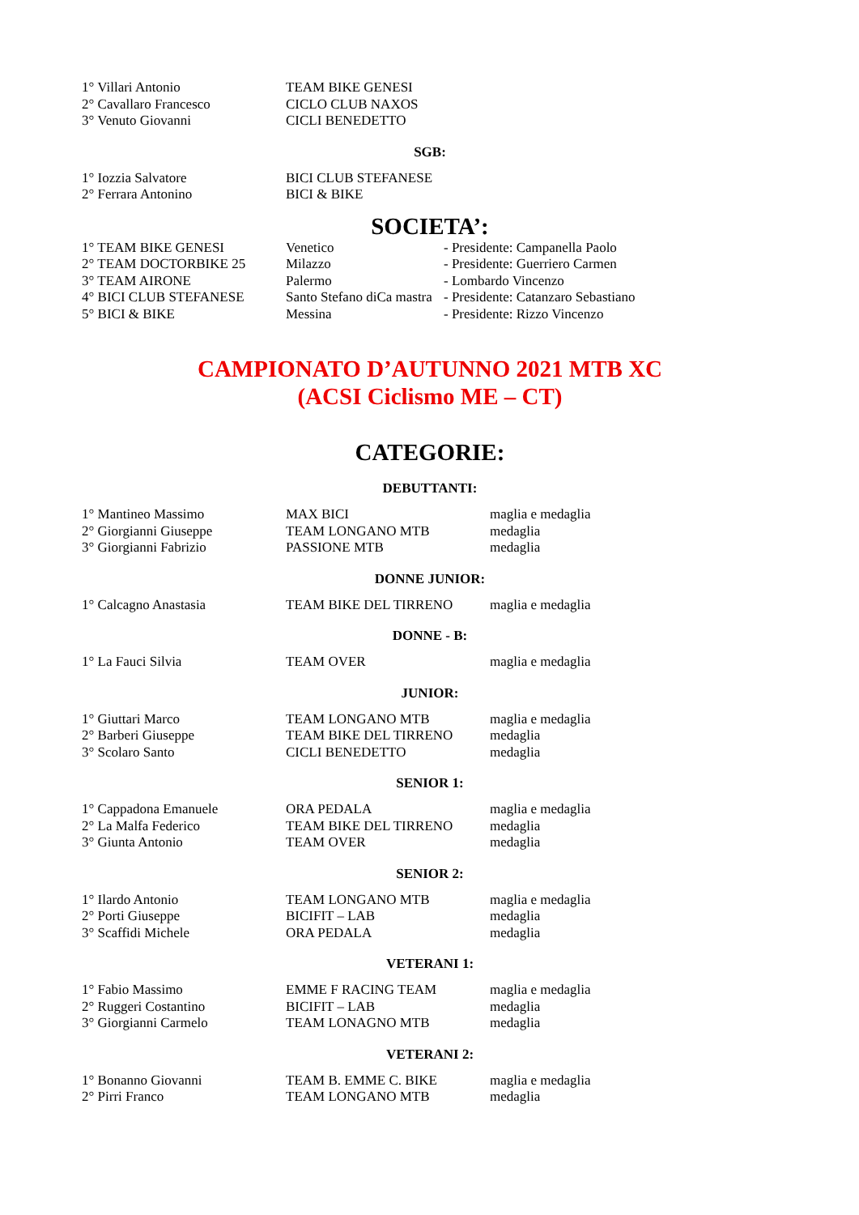| 1° Villari Antonio | TEAM BIKE GENESI |
| 2° Cavallaro Francesco | CICLO CLUB NAXOS |
| 3° Venuto Giovanni | CICLI BENEDETTO |
SGB:
| 1° Iozzia Salvatore | BICI CLUB STEFANESE |
| 2° Ferrara Antonino | BICI & BIKE |
SOCIETA’:
| 1° TEAM BIKE GENESI | Venetico | - Presidente: Campanella Paolo |
| 2° TEAM DOCTORBIKE 25 | Milazzo | - Presidente: Guerriero Carmen |
| 3° TEAM AIRONE | Palermo | - Lombardo Vincenzo |
| 4° BICI CLUB STEFANESE | Santo Stefano diCa mastra | - Presidente: Catanzaro Sebastiano |
| 5° BICI & BIKE | Messina | - Presidente: Rizzo Vincenzo |
CAMPIONATO D’AUTUNNO 2021 MTB XC
(ACSI Ciclismo ME – CT)
CATEGORIE:
DEBUTTANTI:
| 1° Mantineo Massimo | MAX BICI | maglia e medaglia |
| 2° Giorgianni Giuseppe | TEAM LONGANO MTB | medaglia |
| 3° Giorgianni Fabrizio | PASSIONE MTB | medaglia |
DONNE JUNIOR:
| 1° Calcagno Anastasia | TEAM BIKE DEL TIRRENO | maglia e medaglia |
DONNE - B:
| 1° La Fauci Silvia | TEAM OVER | maglia e medaglia |
JUNIOR:
| 1° Giuttari Marco | TEAM LONGANO MTB | maglia e medaglia |
| 2° Barberi Giuseppe | TEAM BIKE DEL TIRRENO | medaglia |
| 3° Scolaro Santo | CICLI BENEDETTO | medaglia |
SENIOR 1:
| 1° Cappadona Emanuele | ORA PEDALA | maglia e medaglia |
| 2° La Malfa Federico | TEAM BIKE DEL TIRRENO | medaglia |
| 3° Giunta Antonio | TEAM OVER | medaglia |
SENIOR 2:
| 1° Ilardo Antonio | TEAM LONGANO MTB | maglia e medaglia |
| 2° Porti Giuseppe | BICIFIT – LAB | medaglia |
| 3° Scaffidi Michele | ORA PEDALA | medaglia |
VETERANI 1:
| 1° Fabio Massimo | EMME F RACING TEAM | maglia e medaglia |
| 2° Ruggeri Costantino | BICIFIT – LAB | medaglia |
| 3° Giorgianni Carmelo | TEAM LONAGNO MTB | medaglia |
VETERANI 2:
| 1° Bonanno Giovanni | TEAM B. EMME C. BIKE | maglia e medaglia |
| 2° Pirri Franco | TEAM LONGANO MTB | medaglia |